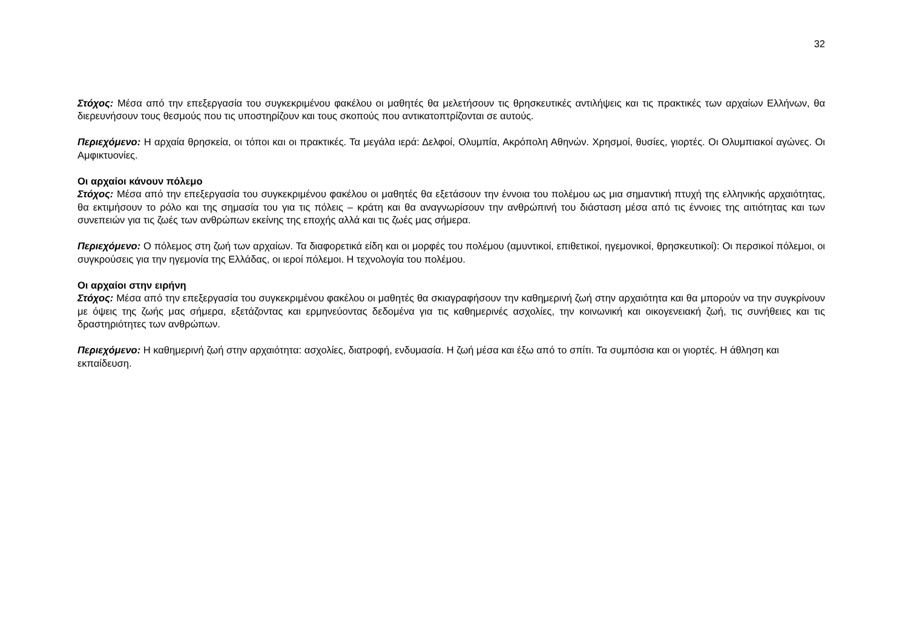32
Στόχος: Μέσα από την επεξεργασία του συγκεκριμένου φακέλου οι μαθητές θα μελετήσουν τις θρησκευτικές αντιλήψεις και τις πρακτικές των αρχαίων Ελλήνων, θα διερευνήσουν τους θεσμούς που τις υποστηρίζουν και τους σκοπούς που αντικατοπτρίζονται σε αυτούς.
Περιεχόμενο: Η αρχαία θρησκεία, οι τόποι και οι πρακτικές. Τα μεγάλα ιερά: Δελφοί, Ολυμπία, Ακρόπολη Αθηνών. Χρησμοί, θυσίες, γιορτές. Οι Ολυμπιακοί αγώνες. Οι Αμφικτυονίες.
Οι αρχαίοι κάνουν πόλεμο
Στόχος: Μέσα από την επεξεργασία του συγκεκριμένου φακέλου οι μαθητές θα εξετάσουν την έννοια του πολέμου ως μια σημαντική πτυχή της ελληνικής αρχαιότητας, θα εκτιμήσουν το ρόλο και της σημασία του για τις πόλεις – κράτη και θα αναγνωρίσουν την ανθρώπινή του διάσταση μέσα από τις έννοιες της αιτιότητας και των συνεπειών για τις ζωές των ανθρώπων εκείνης της εποχής αλλά και τις ζωές μας σήμερα.
Περιεχόμενο: Ο πόλεμος στη ζωή των αρχαίων. Τα διαφορετικά είδη και οι μορφές του πολέμου (αμυντικοί, επιθετικοί, ηγεμονικοί, θρησκευτικοί): Οι περσικοί πόλεμοι, οι συγκρούσεις για την ηγεμονία της Ελλάδας, οι ιεροί πόλεμοι. Η τεχνολογία του πολέμου.
Οι αρχαίοι στην ειρήνη
Στόχος: Μέσα από την επεξεργασία του συγκεκριμένου φακέλου οι μαθητές θα σκιαγραφήσουν την καθημερινή ζωή στην αρχαιότητα και θα μπορούν να την συγκρίνουν με όψεις της ζωής μας σήμερα, εξετάζοντας και ερμηνεύοντας δεδομένα για τις καθημερινές ασχολίες, την κοινωνική και οικογενειακή ζωή, τις συνήθειες και τις δραστηριότητες των ανθρώπων.
Περιεχόμενο: Η καθημερινή ζωή στην αρχαιότητα: ασχολίες, διατροφή, ενδυμασία. Η ζωή μέσα και έξω από το σπίτι. Τα συμπόσια και οι γιορτές. Η άθληση και εκπαίδευση.